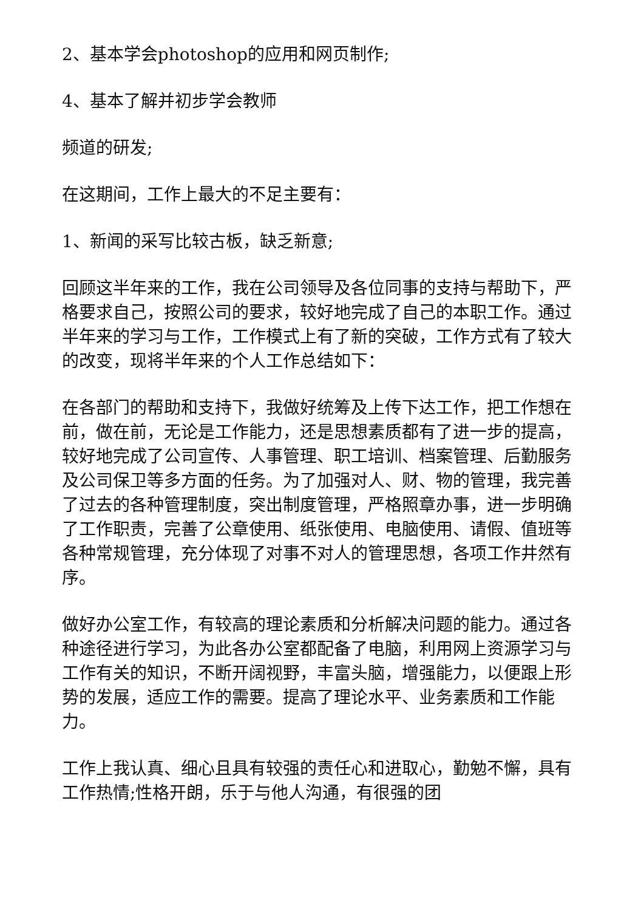2、基本学会photoshop的应用和网页制作;
4、基本了解并初步学会教师
频道的研发;
在这期间，工作上最大的不足主要有：
1、新闻的采写比较古板，缺乏新意;
回顾这半年来的工作，我在公司领导及各位同事的支持与帮助下，严格要求自己，按照公司的要求，较好地完成了自己的本职工作。通过半年来的学习与工作，工作模式上有了新的突破，工作方式有了较大的改变，现将半年来的个人工作总结如下：
在各部门的帮助和支持下，我做好统筹及上传下达工作，把工作想在前，做在前，无论是工作能力，还是思想素质都有了进一步的提高，较好地完成了公司宣传、人事管理、职工培训、档案管理、后勤服务及公司保卫等多方面的任务。为了加强对人、财、物的管理，我完善了过去的各种管理制度，突出制度管理，严格照章办事，进一步明确了工作职责，完善了公章使用、纸张使用、电脑使用、请假、值班等各种常规管理，充分体现了对事不对人的管理思想，各项工作井然有序。
做好办公室工作，有较高的理论素质和分析解决问题的能力。通过各种途径进行学习，为此各办公室都配备了电脑，利用网上资源学习与工作有关的知识，不断开阔视野，丰富头脑，增强能力，以便跟上形势的发展，适应工作的需要。提高了理论水平、业务素质和工作能力。
工作上我认真、细心且具有较强的责任心和进取心，勤勉不懈，具有工作热情;性格开朗，乐于与他人沟通，有很强的团